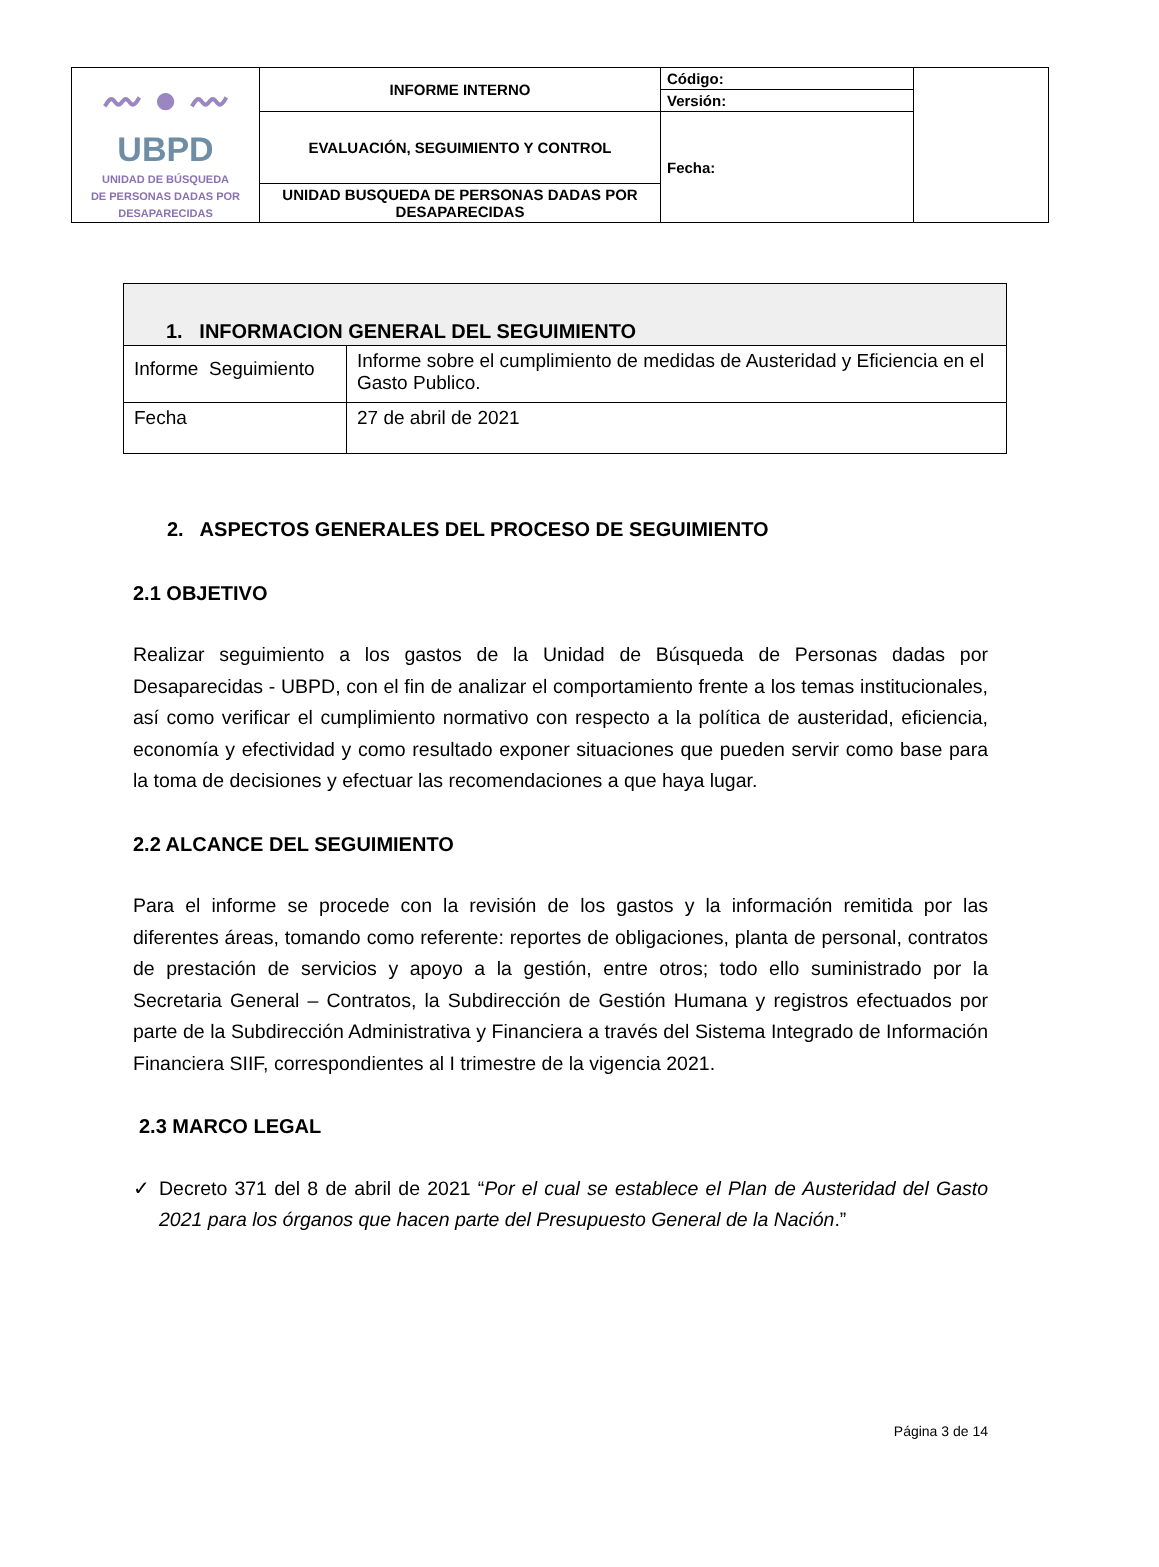| 〰 ● 〰 UBPD UNIDAD DE BÚSQUEDA DE PERSONAS DADAS POR DESAPARECIDAS | INFORME INTERNO | Código: | |
| | | Versión: | |
| | EVALUACIÓN, SEGUIMIENTO Y CONTROL | Fecha: | |
| | UNIDAD BUSQUEDA DE PERSONAS DADAS POR DESAPARECIDAS | | |
| 1. INFORMACION GENERAL DEL SEGUIMIENTO | |
| --- | --- |
| Informe Seguimiento | Informe sobre el cumplimiento de medidas de Austeridad y Eficiencia en el Gasto Publico. |
| Fecha | 27 de abril de 2021 |
2. ASPECTOS GENERALES DEL PROCESO DE SEGUIMIENTO
2.1 OBJETIVO
Realizar seguimiento a los gastos de la Unidad de Búsqueda de Personas dadas por Desaparecidas - UBPD, con el fin de analizar el comportamiento frente a los temas institucionales, así como verificar el cumplimiento normativo con respecto a la política de austeridad, eficiencia, economía y efectividad y como resultado exponer situaciones que pueden servir como base para la toma de decisiones y efectuar las recomendaciones a que haya lugar.
2.2 ALCANCE DEL SEGUIMIENTO
Para el informe se procede con la revisión de los gastos y la información remitida por las diferentes áreas, tomando como referente: reportes de obligaciones, planta de personal, contratos de prestación de servicios y apoyo a la gestión, entre otros; todo ello suministrado por la Secretaria General – Contratos, la Subdirección de Gestión Humana y registros efectuados por parte de la Subdirección Administrativa y Financiera a través del Sistema Integrado de Información Financiera SIIF, correspondientes al I trimestre de la vigencia 2021.
2.3 MARCO LEGAL
✓ Decreto 371 del 8 de abril de 2021 “Por el cual se establece el Plan de Austeridad del Gasto 2021 para los órganos que hacen parte del Presupuesto General de la Nación.”
Página 3 de 14